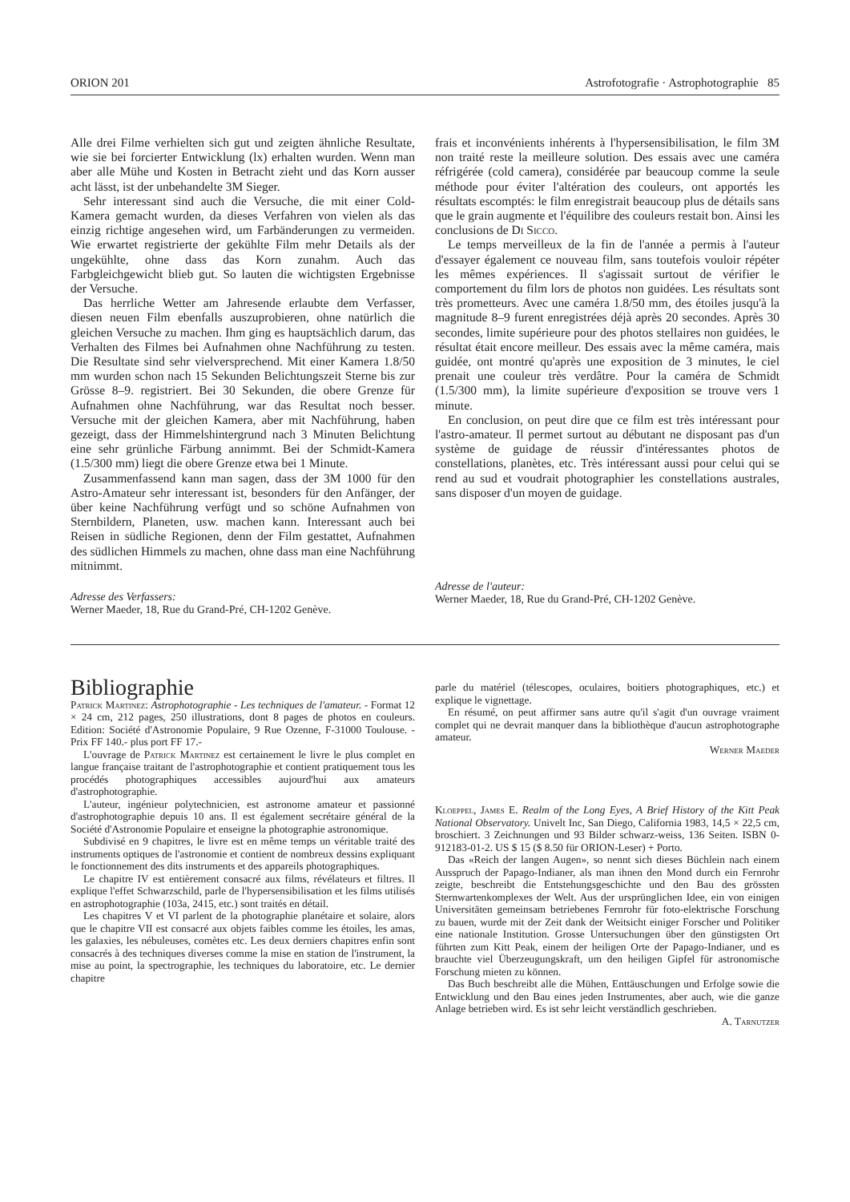ORION 201 Astrofotografie · Astrophotographie 85
Alle drei Filme verhielten sich gut und zeigten ähnliche Resultate, wie sie bei forcierter Entwicklung (lx) erhalten wurden. Wenn man aber alle Mühe und Kosten in Betracht zieht und das Korn ausser acht lässt, ist der unbehandelte 3M Sieger.
Sehr interessant sind auch die Versuche, die mit einer Cold-Kamera gemacht wurden, da dieses Verfahren von vielen als das einzig richtige angesehen wird, um Farbänderungen zu vermeiden. Wie erwartet registrierte der gekühlte Film mehr Details als der ungekühlte, ohne dass das Korn zunahm. Auch das Farbgleichgewicht blieb gut. So lauten die wichtigsten Ergebnisse der Versuche.
Das herrliche Wetter am Jahresende erlaubte dem Verfasser, diesen neuen Film ebenfalls auszuprobieren, ohne natürlich die gleichen Versuche zu machen. Ihm ging es hauptsächlich darum, das Verhalten des Filmes bei Aufnahmen ohne Nachführung zu testen. Die Resultate sind sehr vielversprechend. Mit einer Kamera 1.8/50 mm wurden schon nach 15 Sekunden Belichtungszeit Sterne bis zur Grösse 8–9. registriert. Bei 30 Sekunden, die obere Grenze für Aufnahmen ohne Nachführung, war das Resultat noch besser. Versuche mit der gleichen Kamera, aber mit Nachführung, haben gezeigt, dass der Himmelshintergrund nach 3 Minuten Belichtung eine sehr grünliche Färbung annimmt. Bei der Schmidt-Kamera (1.5/300 mm) liegt die obere Grenze etwa bei 1 Minute.
Zusammenfassend kann man sagen, dass der 3M 1000 für den Astro-Amateur sehr interessant ist, besonders für den Anfänger, der über keine Nachführung verfügt und so schöne Aufnahmen von Sternbildern, Planeten, usw. machen kann. Interessant auch bei Reisen in südliche Regionen, denn der Film gestattet, Aufnahmen des südlichen Himmels zu machen, ohne dass man eine Nachführung mitnimmt.
Adresse des Verfassers:
Werner Maeder, 18, Rue du Grand-Pré, CH-1202 Genève.
frais et inconvénients inhérents à l'hypersensibilisation, le film 3M non traité reste la meilleure solution. Des essais avec une caméra réfrigérée (cold camera), considérée par beaucoup comme la seule méthode pour éviter l'altération des couleurs, ont apportés les résultats escomptés: le film enregistrait beaucoup plus de détails sans que le grain augmente et l'équilibre des couleurs restait bon. Ainsi les conclusions de Di Sicco.
Le temps merveilleux de la fin de l'année a permis à l'auteur d'essayer également ce nouveau film, sans toutefois vouloir répéter les mêmes expériences. Il s'agissait surtout de vérifier le comportement du film lors de photos non guidées. Les résultats sont très prometteurs. Avec une caméra 1.8/50 mm, des étoiles jusqu'à la magnitude 8–9 furent enregistrées déjà après 20 secondes. Après 30 secondes, limite supérieure pour des photos stellaires non guidées, le résultat était encore meilleur. Des essais avec la même caméra, mais guidée, ont montré qu'après une exposition de 3 minutes, le ciel prenait une couleur très verdâtre. Pour la caméra de Schmidt (1.5/300 mm), la limite supérieure d'exposition se trouve vers 1 minute.
En conclusion, on peut dire que ce film est très intéressant pour l'astro-amateur. Il permet surtout au débutant ne disposant pas d'un système de guidage de réussir d'intéressantes photos de constellations, planètes, etc. Très intéressant aussi pour celui qui se rend au sud et voudrait photographier les constellations australes, sans disposer d'un moyen de guidage.
Adresse de l'auteur:
Werner Maeder, 18, Rue du Grand-Pré, CH-1202 Genève.
Bibliographie
Patrick Martinez: Astrophotographie - Les techniques de l'amateur. - Format 12 × 24 cm, 212 pages, 250 illustrations, dont 8 pages de photos en couleurs. Edition: Société d'Astronomie Populaire, 9 Rue Ozenne, F-31000 Toulouse. - Prix FF 140.- plus port FF 17.-
L'ouvrage de Patrick Martinez est certainement le livre le plus complet en langue française traitant de l'astrophotographie et contient pratiquement tous les procédés photographiques accessibles aujourd'hui aux amateurs d'astrophotographie.
L'auteur, ingénieur polytechnicien, est astronome amateur et passionné d'astrophotographie depuis 10 ans. Il est également secrétaire général de la Société d'Astronomie Populaire et enseigne la photographie astronomique.
Subdivisé en 9 chapitres, le livre est en même temps un véritable traité des instruments optiques de l'astronomie et contient de nombreux dessins expliquant le fonctionnement des dits instruments et des appareils photographiques.
Le chapitre IV est entièrement consacré aux films, révélateurs et filtres. Il explique l'effet Schwarzschild, parle de l'hypersensibilisation et les films utilisés en astrophotographie (103a, 2415, etc.) sont traités en détail.
Les chapitres V et VI parlent de la photographie planétaire et solaire, alors que le chapitre VII est consacré aux objets faibles comme les étoiles, les amas, les galaxies, les nébuleuses, comètes etc. Les deux derniers chapitres enfin sont consacrés à des techniques diverses comme la mise en station de l'instrument, la mise au point, la spectrographie, les techniques du laboratoire, etc. Le dernier chapitre
parle du matériel (télescopes, oculaires, boitiers photographiques, etc.) et explique le vignettage.
En résumé, on peut affirmer sans autre qu'il s'agit d'un ouvrage vraiment complet qui ne devrait manquer dans la bibliothèque d'aucun astrophotographe amateur.
Werner Maeder
Kloeppel, James E. Realm of the Long Eyes, A Brief History of the Kitt Peak National Observatory. Univelt Inc, San Diego, California 1983, 14,5 × 22,5 cm, broschiert. 3 Zeichnungen und 93 Bilder schwarz-weiss, 136 Seiten. ISBN 0-912183-01-2. US $ 15 ($ 8.50 für ORION-Leser) + Porto.
Das «Reich der langen Augen», so nennt sich dieses Büchlein nach einem Ausspruch der Papago-Indianer, als man ihnen den Mond durch ein Fernrohr zeigte, beschreibt die Entstehungsgeschichte und den Bau des grössten Sternwartenkomplexes der Welt. Aus der ursprünglichen Idee, ein von einigen Universitäten gemeinsam betriebenes Fernrohr für foto-elektrische Forschung zu bauen, wurde mit der Zeit dank der Weitsicht einiger Forscher und Politiker eine nationale Institution. Grosse Untersuchungen über den günstigsten Ort führten zum Kitt Peak, einem der heiligen Orte der Papago-Indianer, und es brauchte viel Überzeugungskraft, um den heiligen Gipfel für astronomische Forschung mieten zu können.
Das Buch beschreibt alle die Mühen, Enttäuschungen und Erfolge sowie die Entwicklung und den Bau eines jeden Instrumentes, aber auch, wie die ganze Anlage betrieben wird. Es ist sehr leicht verständlich geschrieben.
A. Tarnutzer